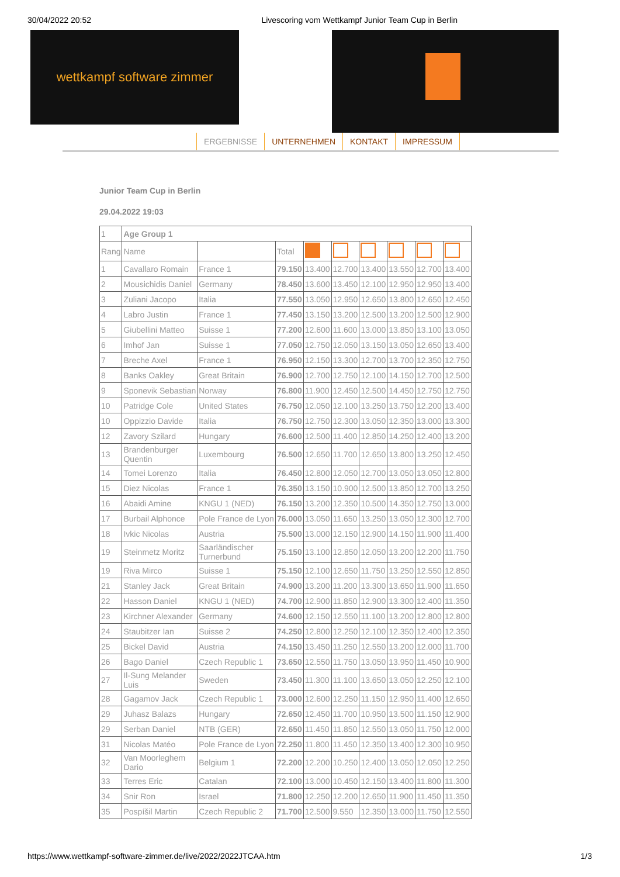30/04/2022 20:52 Livescoring vom Wettkampf Junior Team Cup in Berlin
wettkampf software zimmer
ERGEBNISSE UNTERNEHMEN KONTAKT IMPRESSUM
Junior Team Cup in Berlin
29.04.2022 19:03
| 1 | Age Group 1 | | | | | | | | |
| Rang | Name | | Total | | | | | | |
| 1 | Cavallaro Romain | France 1 | 79.150 | 13.400 | 12.700 | 13.400 | 13.550 | 12.700 | 13.400 |
| 2 | Mousichidis Daniel | Germany | 78.450 | 13.600 | 13.450 | 12.100 | 12.950 | 12.950 | 13.400 |
| 3 | Zuliani Jacopo | Italia | 77.550 | 13.050 | 12.950 | 12.650 | 13.800 | 12.650 | 12.450 |
| 4 | Labro Justin | France 1 | 77.450 | 13.150 | 13.200 | 12.500 | 13.200 | 12.500 | 12.900 |
| 5 | Giubellini Matteo | Suisse 1 | 77.200 | 12.600 | 11.600 | 13.000 | 13.850 | 13.100 | 13.050 |
| 6 | Imhof Jan | Suisse 1 | 77.050 | 12.750 | 12.050 | 13.150 | 13.050 | 12.650 | 13.400 |
| 7 | Breche Axel | France 1 | 76.950 | 12.150 | 13.300 | 12.700 | 13.700 | 12.350 | 12.750 |
| 8 | Banks Oakley | Great Britain | 76.900 | 12.700 | 12.750 | 12.100 | 14.150 | 12.700 | 12.500 |
| 9 | Sponevik Sebastian | Norway | 76.800 | 11.900 | 12.450 | 12.500 | 14.450 | 12.750 | 12.750 |
| 10 | Patridge Cole | United States | 76.750 | 12.050 | 12.100 | 13.250 | 13.750 | 12.200 | 13.400 |
| 10 | Oppizzio Davide | Italia | 76.750 | 12.750 | 12.300 | 13.050 | 12.350 | 13.000 | 13.300 |
| 12 | Zavory Szilard | Hungary | 76.600 | 12.500 | 11.400 | 12.850 | 14.250 | 12.400 | 13.200 |
| 13 | Brandenburger Quentin | Luxembourg | 76.500 | 12.650 | 11.700 | 12.650 | 13.800 | 13.250 | 12.450 |
| 14 | Tomei Lorenzo | Italia | 76.450 | 12.800 | 12.050 | 12.700 | 13.050 | 13.050 | 12.800 |
| 15 | Diez Nicolas | France 1 | 76.350 | 13.150 | 10.900 | 12.500 | 13.850 | 12.700 | 13.250 |
| 16 | Abaidi Amine | KNGU 1 (NED) | 76.150 | 13.200 | 12.350 | 10.500 | 14.350 | 12.750 | 13.000 |
| 17 | Burbail Alphonce | Pole France de Lyon | 76.000 | 13.050 | 11.650 | 13.250 | 13.050 | 12.300 | 12.700 |
| 18 | Ivkic Nicolas | Austria | 75.500 | 13.000 | 12.150 | 12.900 | 14.150 | 11.900 | 11.400 |
| 19 | Steinmetz Moritz | Saarländischer Turnerbund | 75.150 | 13.100 | 12.850 | 12.050 | 13.200 | 12.200 | 11.750 |
| 19 | Riva Mirco | Suisse 1 | 75.150 | 12.100 | 12.650 | 11.750 | 13.250 | 12.550 | 12.850 |
| 21 | Stanley Jack | Great Britain | 74.900 | 13.200 | 11.200 | 13.300 | 13.650 | 11.900 | 11.650 |
| 22 | Hasson Daniel | KNGU 1 (NED) | 74.700 | 12.900 | 11.850 | 12.900 | 13.300 | 12.400 | 11.350 |
| 23 | Kirchner Alexander | Germany | 74.600 | 12.150 | 12.550 | 11.100 | 13.200 | 12.800 | 12.800 |
| 24 | Staubitzer Ian | Suisse 2 | 74.250 | 12.800 | 12.250 | 12.100 | 12.350 | 12.400 | 12.350 |
| 25 | Bickel David | Austria | 74.150 | 13.450 | 11.250 | 12.550 | 13.200 | 12.000 | 11.700 |
| 26 | Bago Daniel | Czech Republic 1 | 73.650 | 12.550 | 11.750 | 13.050 | 13.950 | 11.450 | 10.900 |
| 27 | Il-Sung Melander Luis | Sweden | 73.450 | 11.300 | 11.100 | 13.650 | 13.050 | 12.250 | 12.100 |
| 28 | Gagamov Jack | Czech Republic 1 | 73.000 | 12.600 | 12.250 | 11.150 | 12.950 | 11.400 | 12.650 |
| 29 | Juhasz Balazs | Hungary | 72.650 | 12.450 | 11.700 | 10.950 | 13.500 | 11.150 | 12.900 |
| 29 | Serban Daniel | NTB (GER) | 72.650 | 11.450 | 11.850 | 12.550 | 13.050 | 11.750 | 12.000 |
| 31 | Nicolas Matéo | Pole France de Lyon | 72.250 | 11.800 | 11.450 | 12.350 | 13.400 | 12.300 | 10.950 |
| 32 | Van Moorleghem Dario | Belgium 1 | 72.200 | 12.200 | 10.250 | 12.400 | 13.050 | 12.050 | 12.250 |
| 33 | Terres Eric | Catalan | 72.100 | 13.000 | 10.450 | 12.150 | 13.400 | 11.800 | 11.300 |
| 34 | Snir Ron | Israel | 71.800 | 12.250 | 12.200 | 12.650 | 11.900 | 11.450 | 11.350 |
| 35 | Pospíšil Martin | Czech Republic 2 | 71.700 | 12.500 | 9.550 | 12.350 | 13.000 | 11.750 | 12.550 |
https://www.wettkampf-software-zimmer.de/live/2022/2022JTCAA.htm 1/3